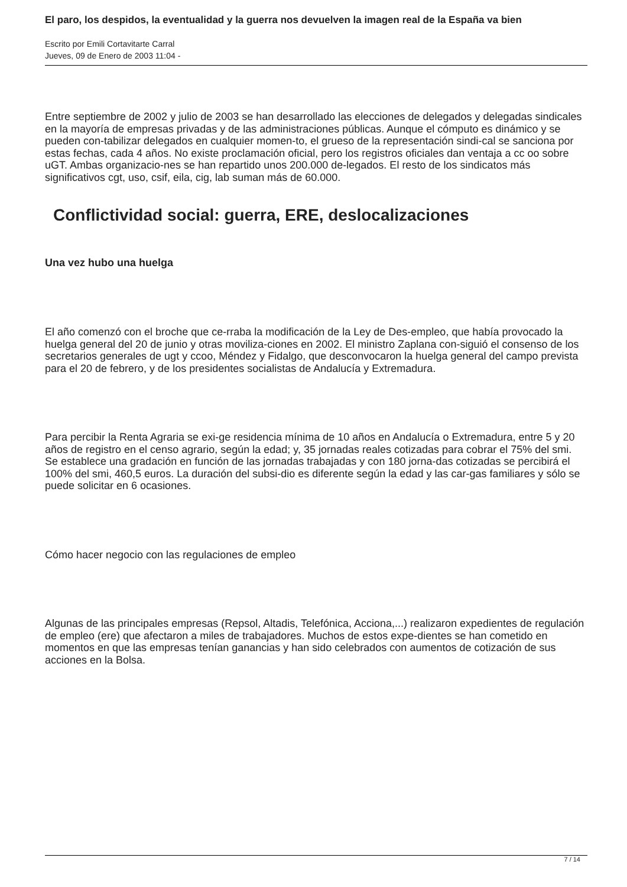El paro, los despidos, la eventualidad y la guerra nos devuelven la imagen real de la España va bien
Escrito por Emili Cortavitarte Carral
Jueves, 09 de Enero de 2003 11:04 -
Entre septiembre de 2002 y julio de 2003 se han desarrollado las elecciones de delegados y delegadas sindicales en la mayoría de empresas privadas y de las administraciones públicas. Aunque el cómputo es dinámico y se pueden con-tabilizar delegados en cualquier momen-to, el grueso de la representación sindi-cal se sanciona por estas fechas, cada 4 años. No existe proclamación oficial, pero los registros oficiales dan ventaja a cc oo sobre uGT. Ambas organizacio-nes se han repartido unos 200.000 de-legados. El resto de los sindicatos más significativos cgt, uso, csif, eila, cig, lab suman más de 60.000.
Conflictividad social: guerra, ERE, deslocalizaciones
Una vez hubo una huelga
El año comenzó con el broche que ce-rraba la modificación de la Ley de Des-empleo, que había provocado la huelga general del 20 de junio y otras moviliza-ciones en 2002. El ministro Zaplana con-siguió el consenso de los secretarios generales de ugt y ccoo, Méndez y Fidalgo, que desconvocaron la huelga general del campo prevista para el 20 de febrero, y de los presidentes socialistas de Andalucía y Extremadura.
Para percibir la Renta Agraria se exi-ge residencia mínima de 10 años en Andalucía o Extremadura, entre 5 y 20 años de registro en el censo agrario, según la edad; y, 35 jornadas reales cotizadas para cobrar el 75% del smi. Se establece una gradación en función de las jornadas trabajadas y con 180 jorna-das cotizadas se percibirá el 100% del smi, 460,5 euros. La duración del subsi-dio es diferente según la edad y las car-gas familiares y sólo se puede solicitar en 6 ocasiones.
Cómo hacer negocio con las regulaciones de empleo
Algunas de las principales empresas (Repsol, Altadis, Telefónica, Acciona,...) realizaron expedientes de regulación de empleo (ere) que afectaron a miles de trabajadores. Muchos de estos expe-dientes se han cometido en momentos en que las empresas tenían ganancias y han sido celebrados con aumentos de cotización de sus acciones en la Bolsa.
7 / 14